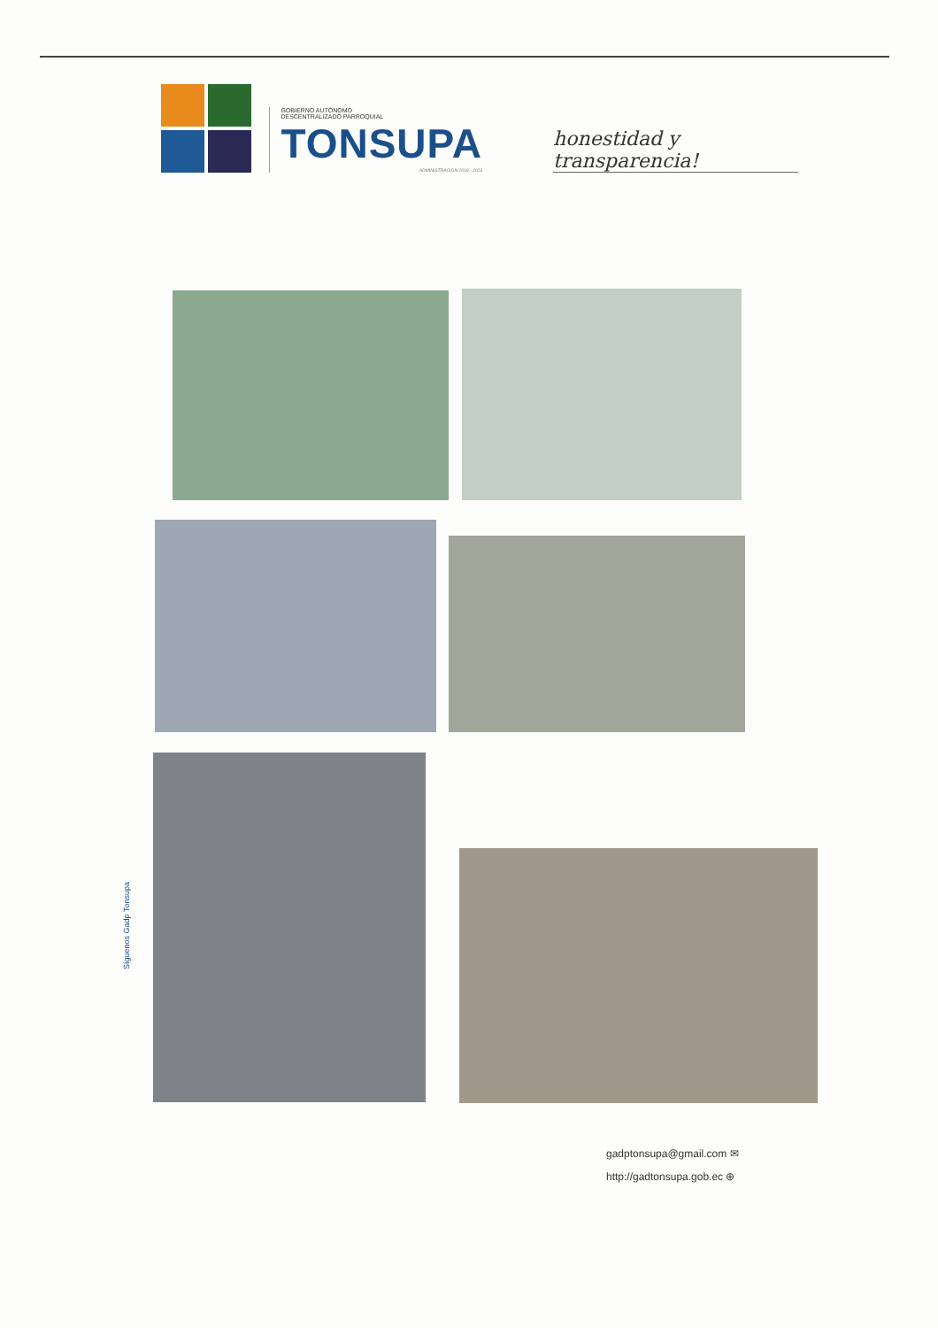GOBIERNO AUTÓNOMO
DESCENTRALIZADO PARROQUIAL
TONSUPA
ADMINISTRACIÓN 2019 - 2023
honestidad y transparencia!
Síguenos Gadp Tonsupa
gadptonsupa@gmail.com ✉
http://gadtonsupa.gob.ec ⊕